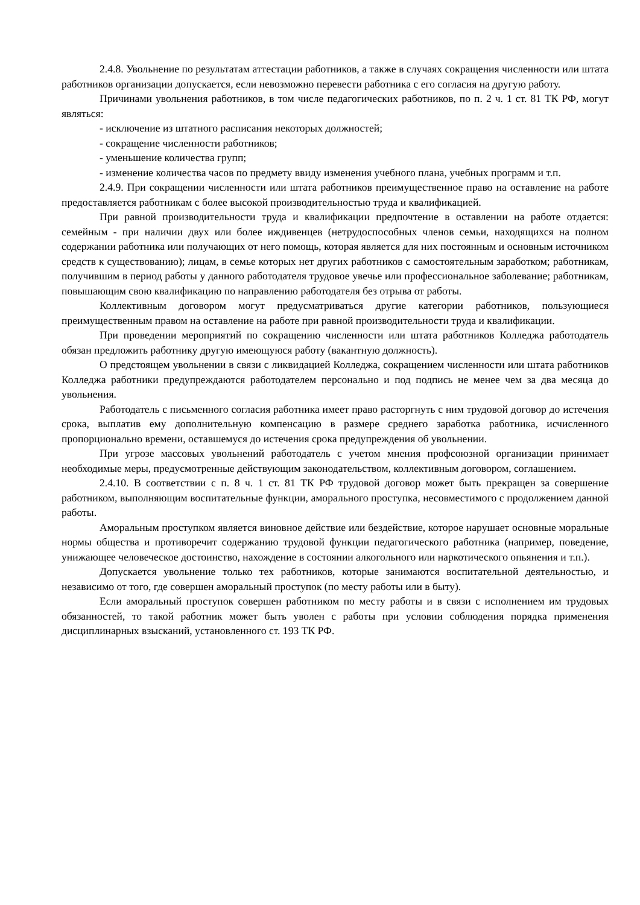2.4.8. Увольнение по результатам аттестации работников, а также в случаях сокращения численности или штата работников организации допускается, если невозможно перевести работника с его согласия на другую работу.
Причинами увольнения работников, в том числе педагогических работников, по п. 2 ч. 1 ст. 81 ТК РФ, могут являться:
- исключение из штатного расписания некоторых должностей;
- сокращение численности работников;
- уменьшение количества групп;
- изменение количества часов по предмету ввиду изменения учебного плана, учебных программ и т.п.
2.4.9. При сокращении численности или штата работников преимущественное право на оставление на работе предоставляется работникам с более высокой производительностью труда и квалификацией.
При равной производительности труда и квалификации предпочтение в оставлении на работе отдается: семейным - при наличии двух или более иждивенцев (нетрудоспособных членов семьи, находящихся на полном содержании работника или получающих от него помощь, которая является для них постоянным и основным источником средств к существованию); лицам, в семье которых нет других работников с самостоятельным заработком; работникам, получившим в период работы у данного работодателя трудовое увечье или профессиональное заболевание; работникам, повышающим свою квалификацию по направлению работодателя без отрыва от работы.
Коллективным договором могут предусматриваться другие категории работников, пользующиеся преимущественным правом на оставление на работе при равной производительности труда и квалификации.
При проведении мероприятий по сокращению численности или штата работников Колледжа работодатель обязан предложить работнику другую имеющуюся работу (вакантную должность).
О предстоящем увольнении в связи с ликвидацией Колледжа, сокращением численности или штата работников Колледжа работники предупреждаются работодателем персонально и под подпись не менее чем за два месяца до увольнения.
Работодатель с письменного согласия работника имеет право расторгнуть с ним трудовой договор до истечения срока, выплатив ему дополнительную компенсацию в размере среднего заработка работника, исчисленного пропорционально времени, оставшемуся до истечения срока предупреждения об увольнении.
При угрозе массовых увольнений работодатель с учетом мнения профсоюзной организации принимает необходимые меры, предусмотренные действующим законодательством, коллективным договором, соглашением.
2.4.10. В соответствии с п. 8 ч. 1 ст. 81 ТК РФ трудовой договор может быть прекращен за совершение работником, выполняющим воспитательные функции, аморального проступка, несовместимого с продолжением данной работы.
Аморальным проступком является виновное действие или бездействие, которое нарушает основные моральные нормы общества и противоречит содержанию трудовой функции педагогического работника (например, поведение, унижающее человеческое достоинство, нахождение в состоянии алкогольного или наркотического опьянения и т.п.).
Допускается увольнение только тех работников, которые занимаются воспитательной деятельностью, и независимо от того, где совершен аморальный проступок (по месту работы или в быту).
Если аморальный проступок совершен работником по месту работы и в связи с исполнением им трудовых обязанностей, то такой работник может быть уволен с работы при условии соблюдения порядка применения дисциплинарных взысканий, установленного ст. 193 ТК РФ.